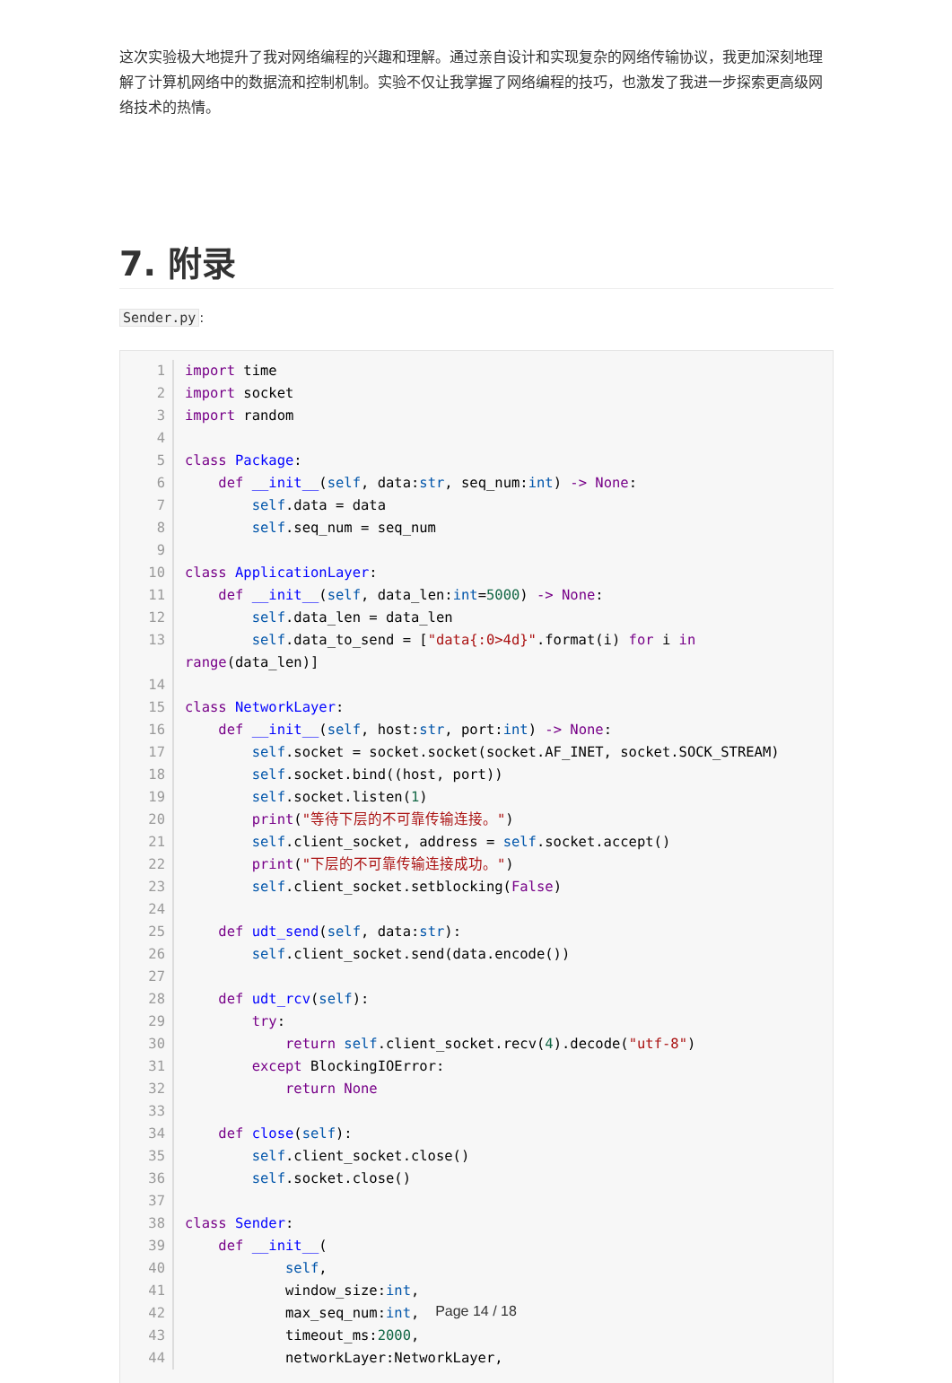这次实验极大地提升了我对网络编程的兴趣和理解。通过亲自设计和实现复杂的网络传输协议，我更加深刻地理解了计算机网络中的数据流和控制机制。实验不仅让我掌握了网络编程的技巧，也激发了我进一步探索更高级网络技术的热情。
7. 附录
Sender.py:
| 1 | import time |
| 2 | import socket |
| 3 | import random |
| 4 | |
| 5 | class Package : |
| 6 | def __init__ ( self , data: str , seq_num: int ) -> None : |
| 7 | self .data = data |
| 8 | self .seq_num = seq_num |
| 9 | |
| 10 | class ApplicationLayer : |
| 11 | def __init__ ( self , data_len: int = 5000 ) -> None : |
| 12 | self .data_len = data_len |
| 13 | self .data_to_send = [ "data{:0>4d}" .format(i) for i in range (data_len)] |
| 14 | |
| 15 | class NetworkLayer : |
| 16 | def __init__ ( self , host: str , port: int ) -> None : |
| 17 | self .socket = socket.socket(socket.AF_INET, socket.SOCK_STREAM) |
| 18 | self .socket.bind((host, port)) |
| 19 | self .socket.listen( 1 ) |
| 20 | print ( "等待下层的不可靠传输连接。" ) |
| 21 | self .client_socket, address = self .socket.accept() |
| 22 | print ( "下层的不可靠传输连接成功。" ) |
| 23 | self .client_socket.setblocking( False ) |
| 24 | |
| 25 | def udt_send ( self , data: str ): |
| 26 | self .client_socket.send(data.encode()) |
| 27 | |
| 28 | def udt_rcv ( self ): |
| 29 | try : |
| 30 | return self .client_socket.recv( 4 ).decode( "utf-8" ) |
| 31 | except BlockingIOError: |
| 32 | return None |
| 33 | |
| 34 | def close ( self ): |
| 35 | self .client_socket.close() |
| 36 | self .socket.close() |
| 37 | |
| 38 | class Sender : |
| 39 | def __init__ ( |
| 40 | self , |
| 41 | window_size: int , |
| 42 | max_seq_num: int , |
| 43 | timeout_ms: 2000 , |
| 44 | networkLayer:NetworkLayer, |
Page 14 / 18